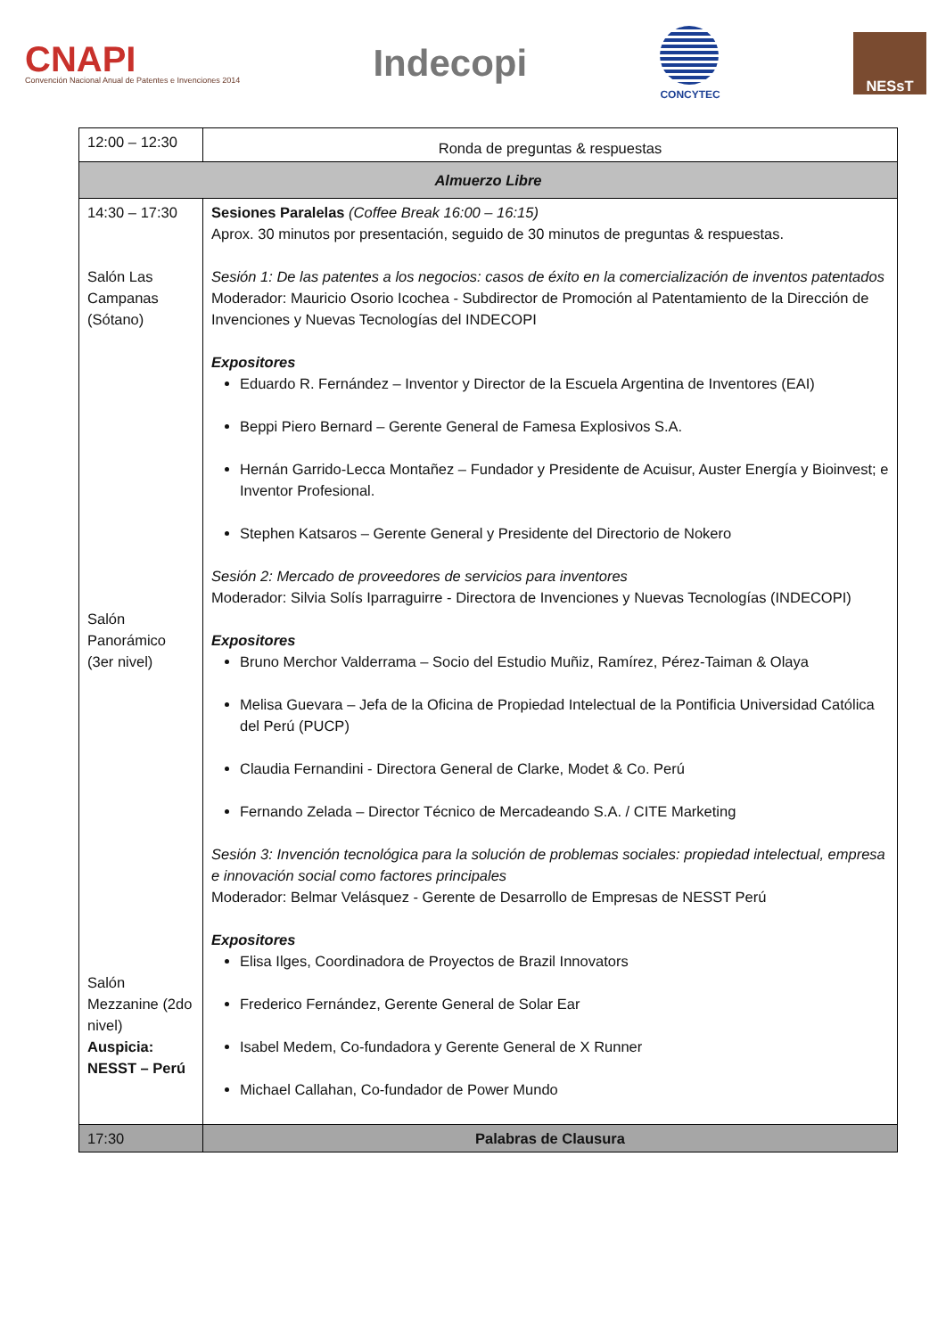CNAPI
Convención Nacional Anual de Patentes e Invenciones 2014
Indecopi
CONCYTEC
NESsT
| 12:00 – 12:30 | Ronda de preguntas & respuestas |
| Almuerzo Libre | |
| 14:30 – 17:30 Salón Las Campanas (Sótano) Salón Panorámico (3er nivel) Salón Mezzanine (2do nivel) Auspicia: NESST – Perú | Sesiones Paralelas (Coffee Break 16:00 – 16:15) Aprox. 30 minutos por presentación, seguido de 30 minutos de preguntas & respuestas. Sesión 1: De las patentes a los negocios: casos de éxito en la comercialización de inventos patentados Moderador: Mauricio Osorio Icochea - Subdirector de Promoción al Patentamiento de la Dirección de Invenciones y Nuevas Tecnologías del INDECOPI Expositores Eduardo R. Fernández – Inventor y Director de la Escuela Argentina de Inventores (EAI) Beppi Piero Bernard – Gerente General de Famesa Explosivos S.A. Hernán Garrido-Lecca Montañez – Fundador y Presidente de Acuisur, Auster Energía y Bioinvest; e Inventor Profesional. Stephen Katsaros – Gerente General y Presidente del Directorio de Nokero Sesión 2: Mercado de proveedores de servicios para inventores Moderador: Silvia Solís Iparraguirre - Directora de Invenciones y Nuevas Tecnologías (INDECOPI) Expositores Bruno Merchor Valderrama – Socio del Estudio Muñiz, Ramírez, Pérez-Taiman & Olaya Melisa Guevara – Jefa de la Oficina de Propiedad Intelectual de la Pontificia Universidad Católica del Perú (PUCP) Claudia Fernandini - Directora General de Clarke, Modet & Co. Perú Fernando Zelada – Director Técnico de Mercadeando S.A. / CITE Marketing Sesión 3: Invención tecnológica para la solución de problemas sociales: propiedad intelectual, empresa e innovación social como factores principales Moderador: Belmar Velásquez - Gerente de Desarrollo de Empresas de NESST Perú Expositores Elisa Ilges, Coordinadora de Proyectos de Brazil Innovators Frederico Fernández, Gerente General de Solar Ear Isabel Medem, Co-fundadora y Gerente General de X Runner Michael Callahan, Co-fundador de Power Mundo |
| 17:30 | Palabras de Clausura |